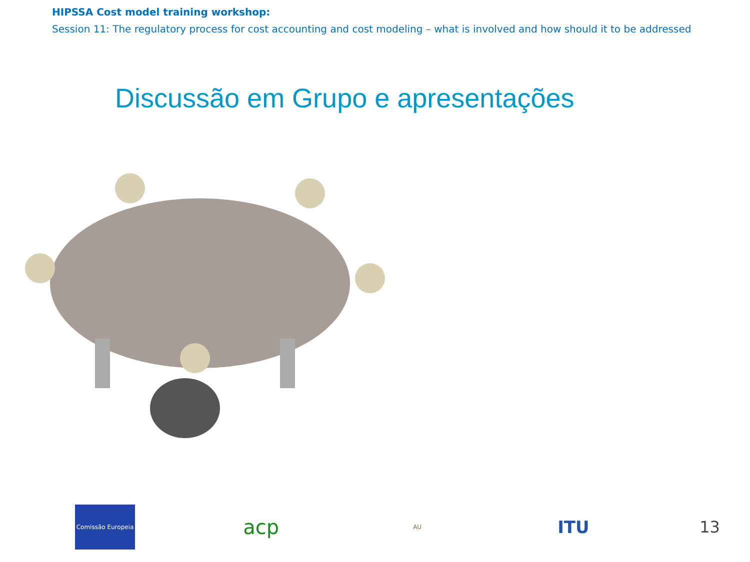HIPSSA Cost model training workshop:
Session 11: The regulatory process for cost accounting and cost modeling – what is involved and how should it to be addressed
Discussão em Grupo e apresentações
Comissão Europeia
acp
AU
ITU
13